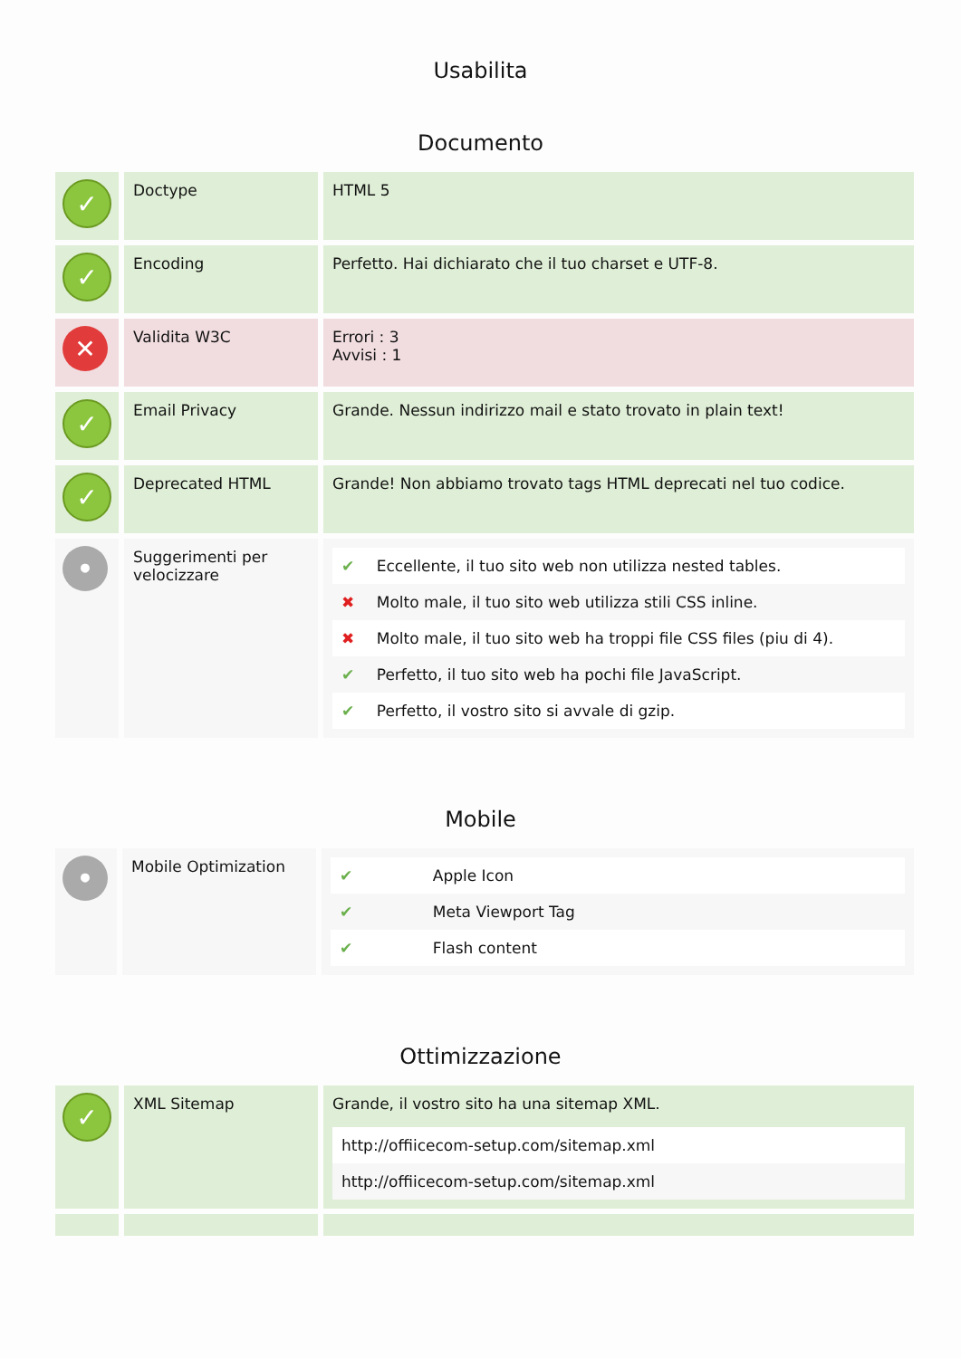Usabilita
Documento
| ✓ | Doctype | HTML 5 |
| ✓ | Encoding | Perfetto. Hai dichiarato che il tuo charset e UTF-8. |
| ✕ | Validita W3C | Errori : 3 Avvisi : 1 |
| ✓ | Email Privacy | Grande. Nessun indirizzo mail e stato trovato in plain text! |
| ✓ | Deprecated HTML | Grande! Non abbiamo trovato tags HTML deprecati nel tuo codice. |
| • | Suggerimenti per velocizzare | / ✔ / Eccellente, il tuo sito web non utilizza nested tables. / / ✖ / Molto male, il tuo sito web utilizza stili CSS inline. / / ✖ / Molto male, il tuo sito web ha troppi file CSS files (piu di 4). / / ✔ / Perfetto, il tuo sito web ha pochi file JavaScript. / / ✔ / Perfetto, il vostro sito si avvale di gzip. / |
Mobile
| • | Mobile Optimization | / ✔ / Apple Icon / / ✔ / Meta Viewport Tag / / ✔ / Flash content / |
Ottimizzazione
| ✓ | XML Sitemap | Grande, il vostro sito ha una sitemap XML. / http://offiicecom-setup.com/sitemap.xml / / http://offiicecom-setup.com/sitemap.xml / |